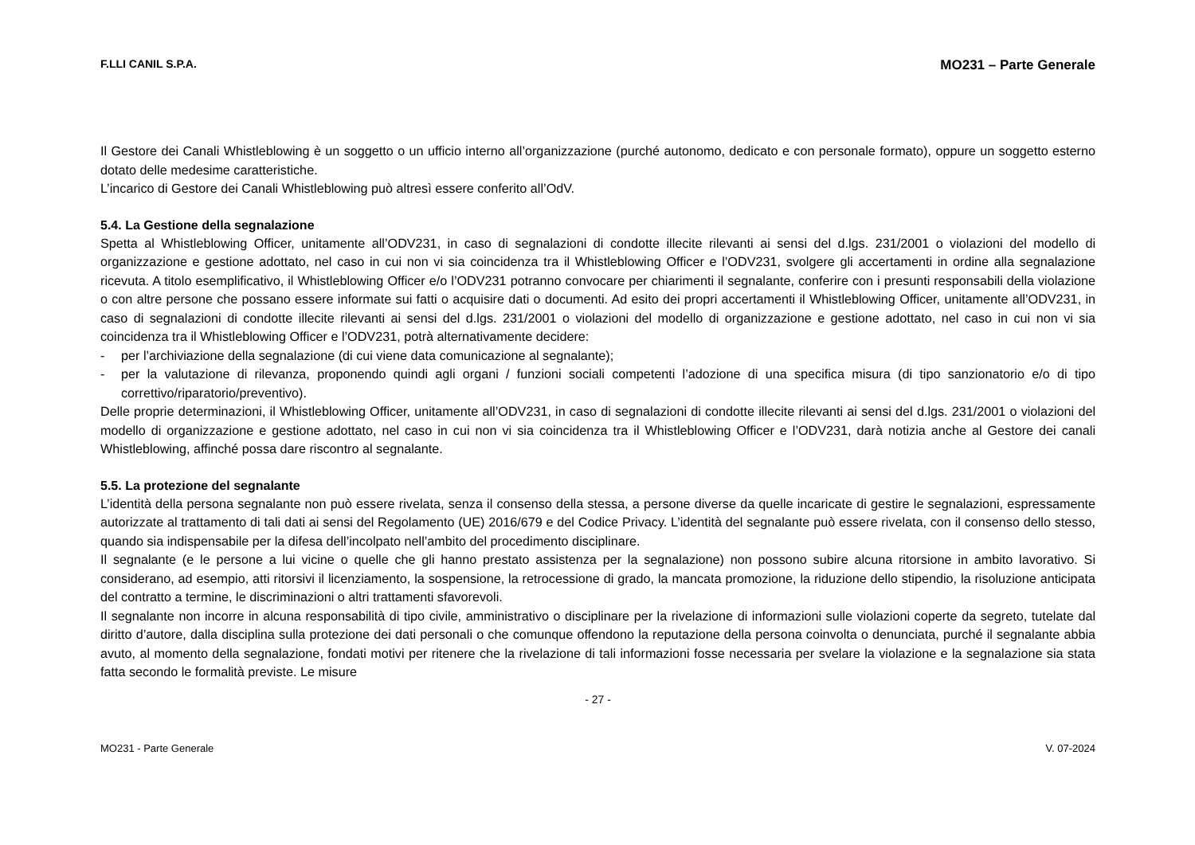F.LLI CANIL S.P.A. MO231 – Parte Generale
Il Gestore dei Canali Whistleblowing è un soggetto o un ufficio interno all’organizzazione (purché autonomo, dedicato e con personale formato), oppure un soggetto esterno dotato delle medesime caratteristiche.
L’incarico di Gestore dei Canali Whistleblowing può altresì essere conferito all’OdV.
5.4. La Gestione della segnalazione
Spetta al Whistleblowing Officer, unitamente all’ODV231, in caso di segnalazioni di condotte illecite rilevanti ai sensi del d.lgs. 231/2001 o violazioni del modello di organizzazione e gestione adottato, nel caso in cui non vi sia coincidenza tra il Whistleblowing Officer e l’ODV231, svolgere gli accertamenti in ordine alla segnalazione ricevuta. A titolo esemplificativo, il Whistleblowing Officer e/o l’ODV231 potranno convocare per chiarimenti il segnalante, conferire con i presunti responsabili della violazione o con altre persone che possano essere informate sui fatti o acquisire dati o documenti. Ad esito dei propri accertamenti il Whistleblowing Officer, unitamente all’ODV231, in caso di segnalazioni di condotte illecite rilevanti ai sensi del d.lgs. 231/2001 o violazioni del modello di organizzazione e gestione adottato, nel caso in cui non vi sia coincidenza tra il Whistleblowing Officer e l’ODV231, potrà alternativamente decidere:
- per l’archiviazione della segnalazione (di cui viene data comunicazione al segnalante);
- per la valutazione di rilevanza, proponendo quindi agli organi / funzioni sociali competenti l’adozione di una specifica misura (di tipo sanzionatorio e/o di tipo correttivo/riparatorio/preventivo).
Delle proprie determinazioni, il Whistleblowing Officer, unitamente all’ODV231, in caso di segnalazioni di condotte illecite rilevanti ai sensi del d.lgs. 231/2001 o violazioni del modello di organizzazione e gestione adottato, nel caso in cui non vi sia coincidenza tra il Whistleblowing Officer e l’ODV231, darà notizia anche al Gestore dei canali Whistleblowing, affinché possa dare riscontro al segnalante.
5.5. La protezione del segnalante
L’identità della persona segnalante non può essere rivelata, senza il consenso della stessa, a persone diverse da quelle incaricate di gestire le segnalazioni, espressamente autorizzate al trattamento di tali dati ai sensi del Regolamento (UE) 2016/679 e del Codice Privacy. L’identità del segnalante può essere rivelata, con il consenso dello stesso, quando sia indispensabile per la difesa dell’incolpato nell’ambito del procedimento disciplinare.
Il segnalante (e le persone a lui vicine o quelle che gli hanno prestato assistenza per la segnalazione) non possono subire alcuna ritorsione in ambito lavorativo. Si considerano, ad esempio, atti ritorsivi il licenziamento, la sospensione, la retrocessione di grado, la mancata promozione, la riduzione dello stipendio, la risoluzione anticipata del contratto a termine, le discriminazioni o altri trattamenti sfavorevoli.
Il segnalante non incorre in alcuna responsabilità di tipo civile, amministrativo o disciplinare per la rivelazione di informazioni sulle violazioni coperte da segreto, tutelate dal diritto d’autore, dalla disciplina sulla protezione dei dati personali o che comunque offendono la reputazione della persona coinvolta o denunciata, purché il segnalante abbia avuto, al momento della segnalazione, fondati motivi per ritenere che la rivelazione di tali informazioni fosse necessaria per svelare la violazione e la segnalazione sia stata fatta secondo le formalità previste. Le misure
- 27 -
MO231 - Parte Generale V. 07-2024